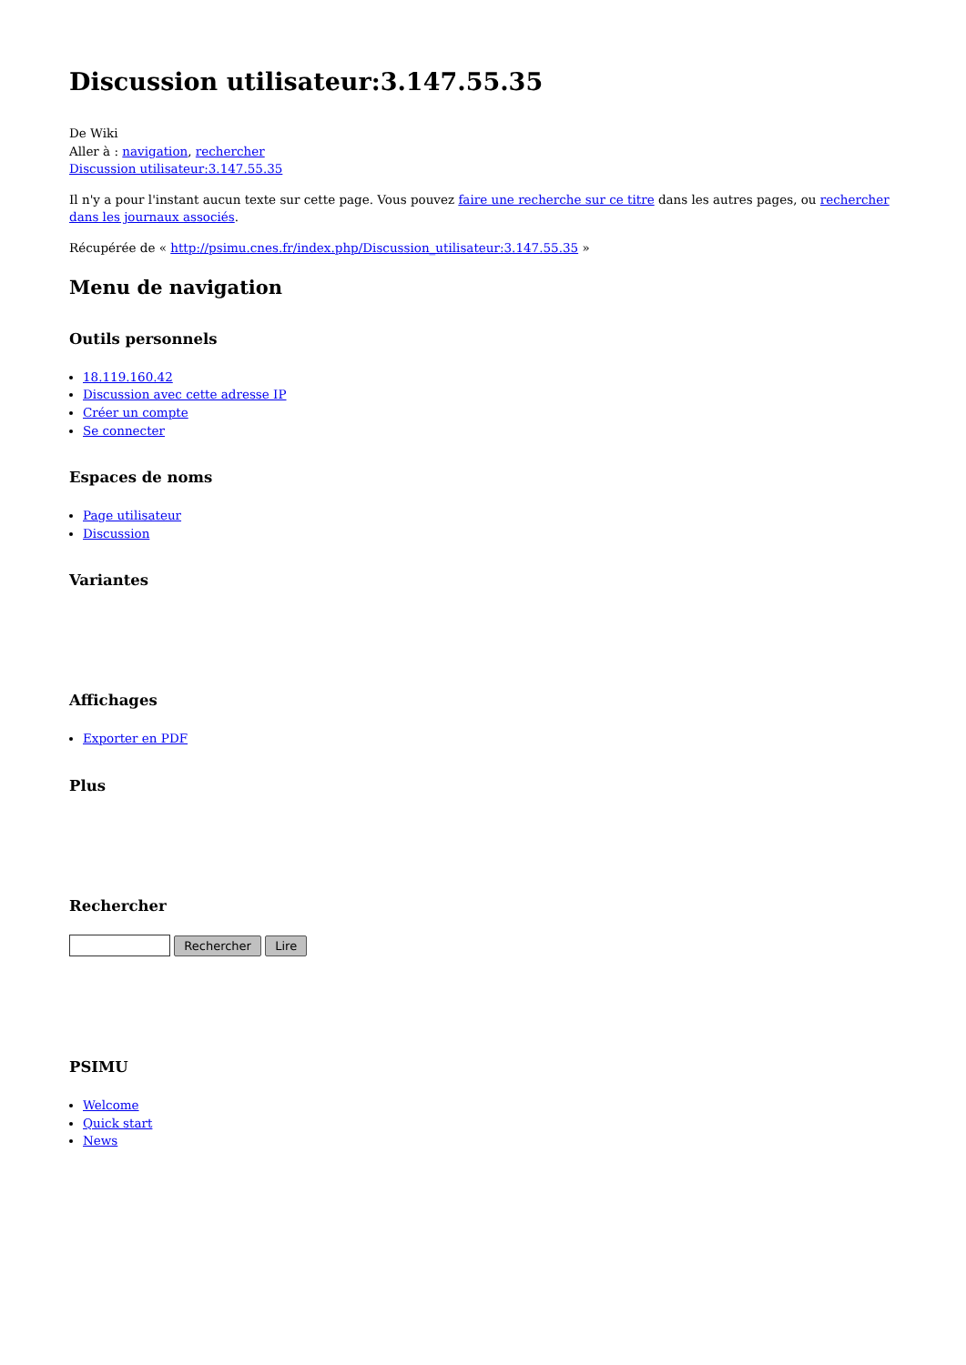Discussion utilisateur:3.147.55.35
De Wiki
Aller à : navigation, rechercher
Discussion utilisateur:3.147.55.35
Il n'y a pour l'instant aucun texte sur cette page. Vous pouvez faire une recherche sur ce titre dans les autres pages, ou rechercher dans les journaux associés.
Récupérée de « http://psimu.cnes.fr/index.php/Discussion_utilisateur:3.147.55.35 »
Menu de navigation
Outils personnels
18.119.160.42
Discussion avec cette adresse IP
Créer un compte
Se connecter
Espaces de noms
Page utilisateur
Discussion
Variantes
Affichages
Exporter en PDF
Plus
Rechercher
Rechercher Lire
PSIMU
Welcome
Quick start
News